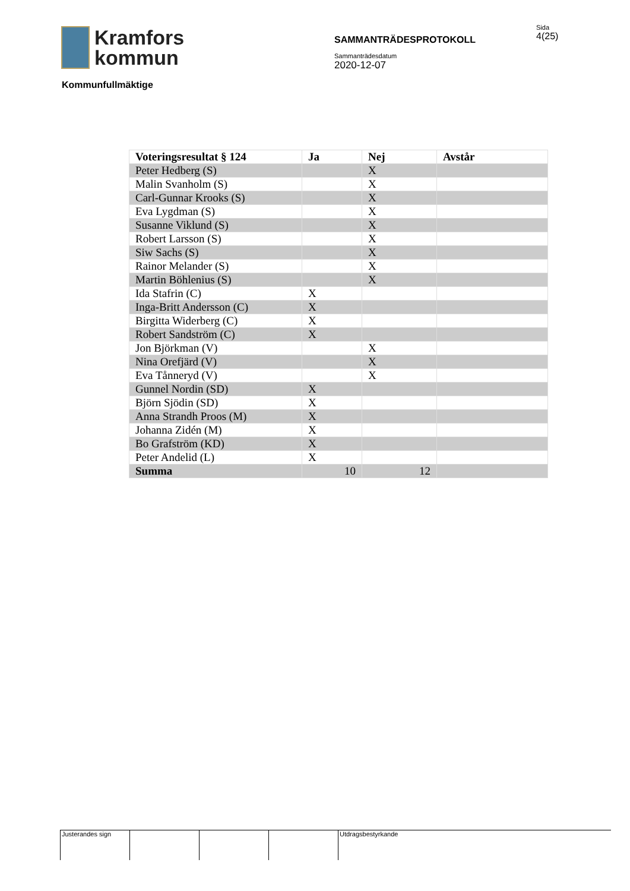Kramfors
kommun
SAMMANTRÄDESPROTOKOLL
Sammanträdesdatum
2020-12-07
Sida
4(25)
Kommunfullmäktige
| Voteringsresultat § 124 | Ja | Nej | Avstår |
| --- | --- | --- | --- |
| Peter Hedberg (S) | | X | |
| Malin Svanholm (S) | | X | |
| Carl-Gunnar Krooks (S) | | X | |
| Eva Lygdman (S) | | X | |
| Susanne Viklund (S) | | X | |
| Robert Larsson (S) | | X | |
| Siw Sachs (S) | | X | |
| Rainor Melander (S) | | X | |
| Martin Böhlenius (S) | | X | |
| Ida Stafrin (C) | X | | |
| Inga-Britt Andersson (C) | X | | |
| Birgitta Widerberg (C) | X | | |
| Robert Sandström (C) | X | | |
| Jon Björkman (V) | | X | |
| Nina Orefjärd (V) | | X | |
| Eva Tånneryd (V) | | X | |
| Gunnel Nordin (SD) | X | | |
| Björn Sjödin (SD) | X | | |
| Anna Strandh Proos (M) | X | | |
| Johanna Zidén (M) | X | | |
| Bo Grafström (KD) | X | | |
| Peter Andelid (L) | X | | |
| Summa | 10 | 12 | |
Justerandes sign Utdragsbestyrkande